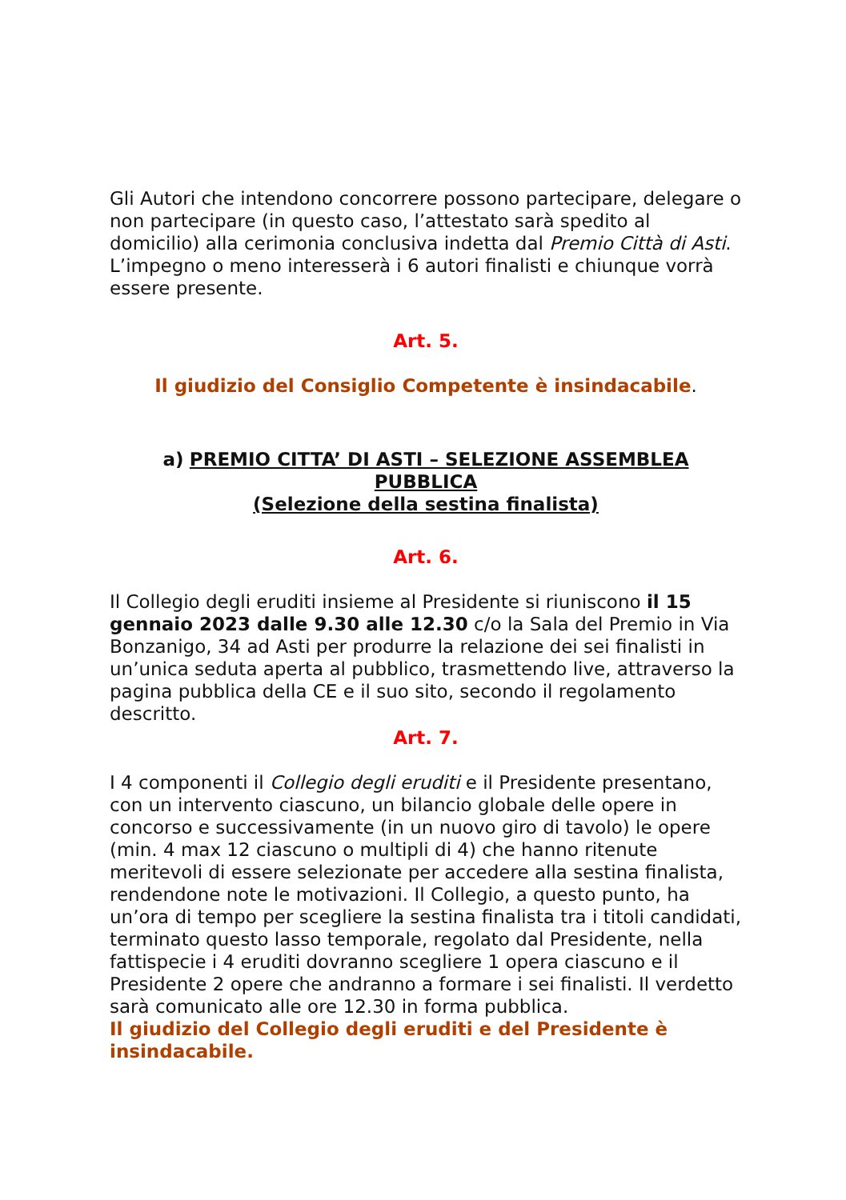Gli Autori che intendono concorrere possono partecipare, delegare o non partecipare (in questo caso, l’attestato sarà spedito al domicilio) alla cerimonia conclusiva indetta dal Premio Città di Asti. L’impegno o meno interesserà i 6 autori finalisti e chiunque vorrà essere presente.
Art. 5.
Il giudizio del Consiglio Competente è insindacabile.
a) PREMIO CITTA’ DI ASTI – SELEZIONE ASSEMBLEA PUBBLICA
(Selezione della sestina finalista)
Art. 6.
Il Collegio degli eruditi insieme al Presidente si riuniscono il 15 gennaio 2023 dalle 9.30 alle 12.30 c/o la Sala del Premio in Via Bonzanigo, 34 ad Asti per produrre la relazione dei sei finalisti in un’unica seduta aperta al pubblico, trasmettendo live, attraverso la pagina pubblica della CE e il suo sito, secondo il regolamento descritto.
Art. 7.
I 4 componenti il Collegio degli eruditi e il Presidente presentano, con un intervento ciascuno, un bilancio globale delle opere in concorso e successivamente (in un nuovo giro di tavolo) le opere (min. 4 max 12 ciascuno o multipli di 4) che hanno ritenute meritevoli di essere selezionate per accedere alla sestina finalista, rendendone note le motivazioni. Il Collegio, a questo punto, ha un’ora di tempo per scegliere la sestina finalista tra i titoli candidati, terminato questo lasso temporale, regolato dal Presidente, nella fattispecie i 4 eruditi dovranno scegliere 1 opera ciascuno e il Presidente 2 opere che andranno a formare i sei finalisti. Il verdetto sarà comunicato alle ore 12.30 in forma pubblica.
Il giudizio del Collegio degli eruditi e del Presidente è insindacabile.